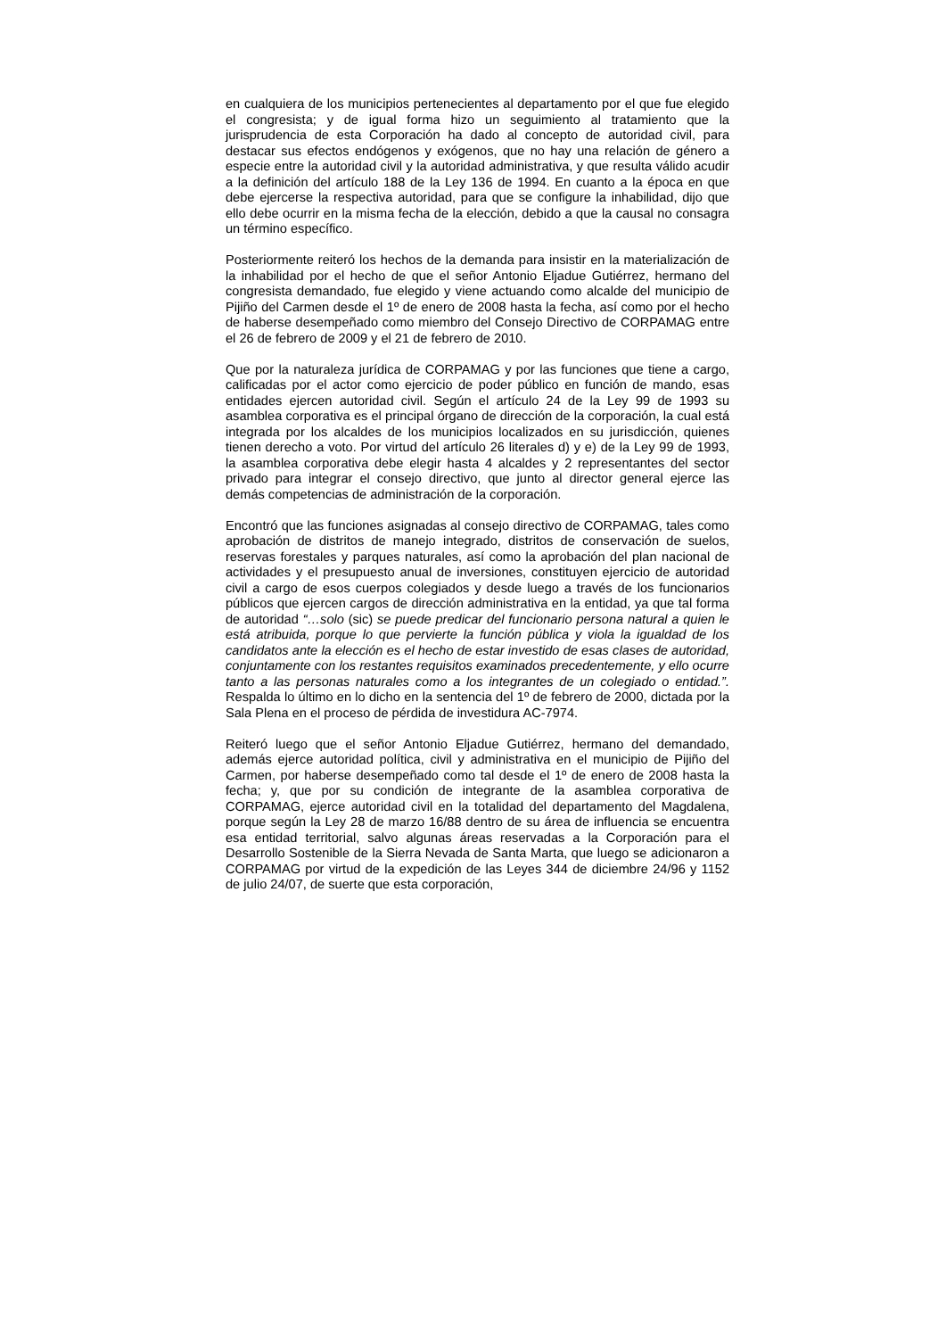en cualquiera de los municipios pertenecientes al departamento por el que fue elegido el congresista; y de igual forma hizo un seguimiento al tratamiento que la jurisprudencia de esta Corporación ha dado al concepto de autoridad civil, para destacar sus efectos endógenos y exógenos, que no hay una relación de género a especie entre la autoridad civil y la autoridad administrativa, y que resulta válido acudir a la definición del artículo 188 de la Ley 136 de 1994. En cuanto a la época en que debe ejercerse la respectiva autoridad, para que se configure la inhabilidad, dijo que ello debe ocurrir en la misma fecha de la elección, debido a que la causal no consagra un término específico.
Posteriormente reiteró los hechos de la demanda para insistir en la materialización de la inhabilidad por el hecho de que el señor Antonio Eljadue Gutiérrez, hermano del congresista demandado, fue elegido y viene actuando como alcalde del municipio de Pijiño del Carmen desde el 1º de enero de 2008 hasta la fecha, así como por el hecho de haberse desempeñado como miembro del Consejo Directivo de CORPAMAG entre el 26 de febrero de 2009 y el 21 de febrero de 2010.
Que por la naturaleza jurídica de CORPAMAG y por las funciones que tiene a cargo, calificadas por el actor como ejercicio de poder público en función de mando, esas entidades ejercen autoridad civil. Según el artículo 24 de la Ley 99 de 1993 su asamblea corporativa es el principal órgano de dirección de la corporación, la cual está integrada por los alcaldes de los municipios localizados en su jurisdicción, quienes tienen derecho a voto. Por virtud del artículo 26 literales d) y e) de la Ley 99 de 1993, la asamblea corporativa debe elegir hasta 4 alcaldes y 2 representantes del sector privado para integrar el consejo directivo, que junto al director general ejerce las demás competencias de administración de la corporación.
Encontró que las funciones asignadas al consejo directivo de CORPAMAG, tales como aprobación de distritos de manejo integrado, distritos de conservación de suelos, reservas forestales y parques naturales, así como la aprobación del plan nacional de actividades y el presupuesto anual de inversiones, constituyen ejercicio de autoridad civil a cargo de esos cuerpos colegiados y desde luego a través de los funcionarios públicos que ejercen cargos de dirección administrativa en la entidad, ya que tal forma de autoridad “…solo (sic) se puede predicar del funcionario persona natural a quien le está atribuida, porque lo que pervierte la función pública y viola la igualdad de los candidatos ante la elección es el hecho de estar investido de esas clases de autoridad, conjuntamente con los restantes requisitos examinados precedentemente, y ello ocurre tanto a las personas naturales como a los integrantes de un colegiado o entidad.”. Respalda lo último en lo dicho en la sentencia del 1º de febrero de 2000, dictada por la Sala Plena en el proceso de pérdida de investidura AC-7974.
Reiteró luego que el señor Antonio Eljadue Gutiérrez, hermano del demandado, además ejerce autoridad política, civil y administrativa en el municipio de Pijiño del Carmen, por haberse desempeñado como tal desde el 1º de enero de 2008 hasta la fecha; y, que por su condición de integrante de la asamblea corporativa de CORPAMAG, ejerce autoridad civil en la totalidad del departamento del Magdalena, porque según la Ley 28 de marzo 16/88 dentro de su área de influencia se encuentra esa entidad territorial, salvo algunas áreas reservadas a la Corporación para el Desarrollo Sostenible de la Sierra Nevada de Santa Marta, que luego se adicionaron a CORPAMAG por virtud de la expedición de las Leyes 344 de diciembre 24/96 y 1152 de julio 24/07, de suerte que esta corporación,